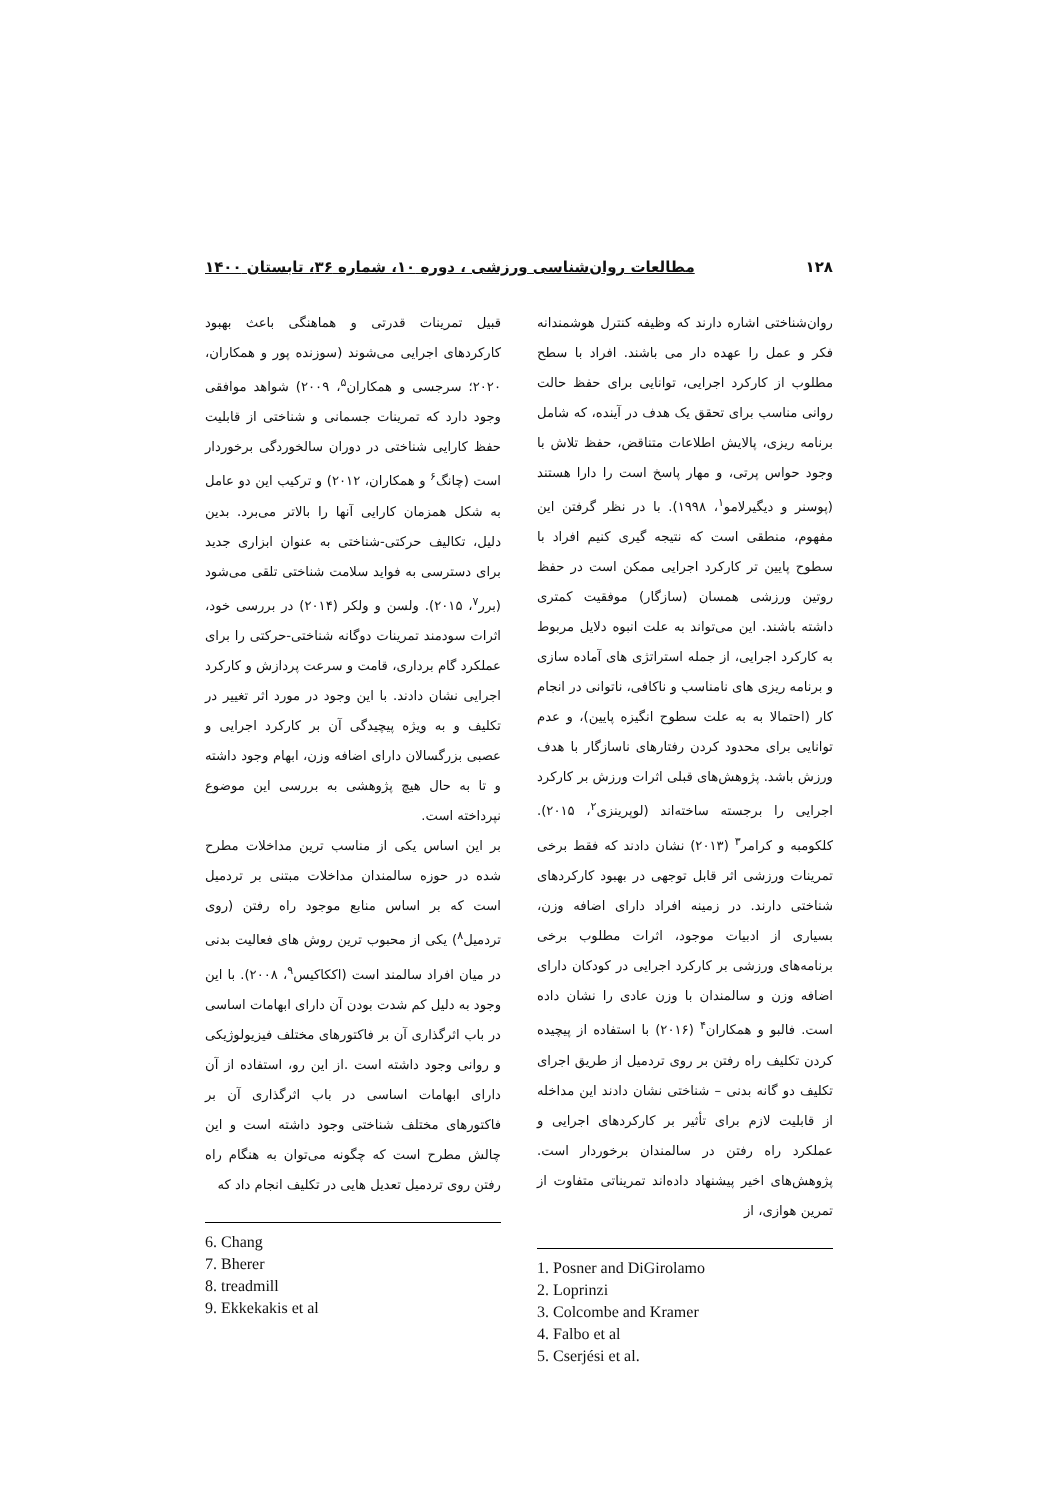۱۲۸ مطالعات روان‌شناسی ورزشی ، دوره ۱۰، شماره ۳۶، تابستان ۱۴۰۰
روان‌شناختی اشاره دارند که وظیفه کنترل هوشمندانه فکر و عمل را عهده دار می باشند. افراد با سطح مطلوب از کارکرد اجرایی، توانایی برای حفظ حالت روانی مناسب برای تحقق یک هدف در آینده، که شامل برنامه ریزی، پالایش اطلاعات متناقض، حفظ تلاش با وجود حواس پرتی، و مهار پاسخ است را دارا هستند (پوسنر و دیگیرلامو<sup>۱</sup>، ۱۹۹۸). با در نظر گرفتن این مفهوم، منطقی است که نتیجه گیری کنیم افراد با سطوح پایین تر کارکرد اجرایی ممکن است در حفظ روتین ورزشی همسان (سازگار) موفقیت کمتری داشته باشند. این می‌تواند به علت انبوه دلایل مربوط به کارکرد اجرایی، از جمله استراتژی های آماده سازی و برنامه ریزی های نامناسب و ناکافی، ناتوانی در انجام کار (احتمالا به به علت سطوح انگیزه پایین)، و عدم توانایی برای محدود کردن رفتارهای ناسازگار با هدف ورزش باشد. پژوهش‌های قبلی اثرات ورزش بر کارکرد اجرایی را برجسته ساخته‌اند (لوپرینزی<sup>۲</sup>، ۲۰۱۵). کلکومبه و کرامر<sup>۳</sup> (۲۰۱۳) نشان دادند که فقط برخی تمرینات ورزشی اثر قابل توجهی در بهبود کارکردهای شناختی دارند. در زمینه افراد دارای اضافه وزن، بسیاری از ادبیات موجود، اثرات مطلوب برخی برنامه‌های ورزشی بر کارکرد اجرایی در کودکان دارای اضافه وزن و سالمندان با وزن عادی را نشان داده است. فالبو و همکاران<sup>۴</sup> (۲۰۱۶) با استفاده از پیچیده کردن تکلیف راه رفتن بر روی تردمیل از طریق اجرای تکلیف دو گانه بدنی – شناختی نشان دادند این مداخله از قابلیت لازم برای تأثیر بر کارکردهای اجرایی و عملکرد راه رفتن در سالمندان برخوردار است. پژوهش‌های اخیر پیشنهاد داده‌اند تمریناتی متفاوت از تمرین هوازی، از
1. Posner and DiGirolamo
2. Loprinzi
3. Colcombe and Kramer
4. Falbo et al
5. Cserjési et al.
قبیل تمرینات قدرتی و هماهنگی باعث بهبود کارکردهای اجرایی می‌شوند (سوزنده پور و همکاران، ۲۰۲۰؛ سرجسی و همکاران<sup>۵</sup>، ۲۰۰۹) شواهد موافقی وجود دارد که تمرینات جسمانی و شناختی از قابلیت حفظ کارایی شناختی در دوران سالخوردگی برخوردار است (چانگ<sup>۶</sup> و همکاران، ۲۰۱۲) و ترکیب این دو عامل به شکل همزمان کارایی آنها را بالاتر می‌برد. بدین دلیل، تکالیف حرکتی-شناختی به عنوان ابزاری جدید برای دسترسی به فواید سلامت شناختی تلقی می‌شود (برر<sup>۷</sup>، ۲۰۱۵). ولسن و ولکر (۲۰۱۴) در بررسی خود، اثرات سودمند تمرینات دوگانه شناختی-حرکتی را برای عملکرد گام برداری، قامت و سرعت پردازش و کارکرد اجرایی نشان دادند. با این وجود در مورد اثر تغییر در تکلیف و به ویژه پیچیدگی آن بر کارکرد اجرایی و عصبی بزرگسالان دارای اضافه وزن، ابهام وجود داشته و تا به حال هیچ پژوهشی به بررسی این موضوع نپرداخته است.
بر این اساس یکی از مناسب ترین مداخلات مطرح شده در حوزه سالمندان مداخلات مبتنی بر تردمیل است که بر اساس منابع موجود راه رفتن (روی تردمیل<sup>۸</sup>) یکی از محبوب ترین روش های فعالیت بدنی در میان افراد سالمند است (اککاکیس<sup>۹</sup>، ۲۰۰۸). با این وجود به دلیل کم شدت بودن آن دارای ابهامات اساسی در باب اثرگذاری آن بر فاکتورهای مختلف فیزیولوژیکی و روانی وجود داشته است .از این رو، استفاده از آن دارای ابهامات اساسی در باب اثرگذاری آن بر فاکتورهای مختلف شناختی وجود داشته است و این چالش مطرح است که چگونه می‌توان به هنگام راه رفتن روی تردمیل تعدیل هایی در تکلیف انجام داد که
6. Chang
7. Bherer
8. treadmill
9. Ekkekakis et al